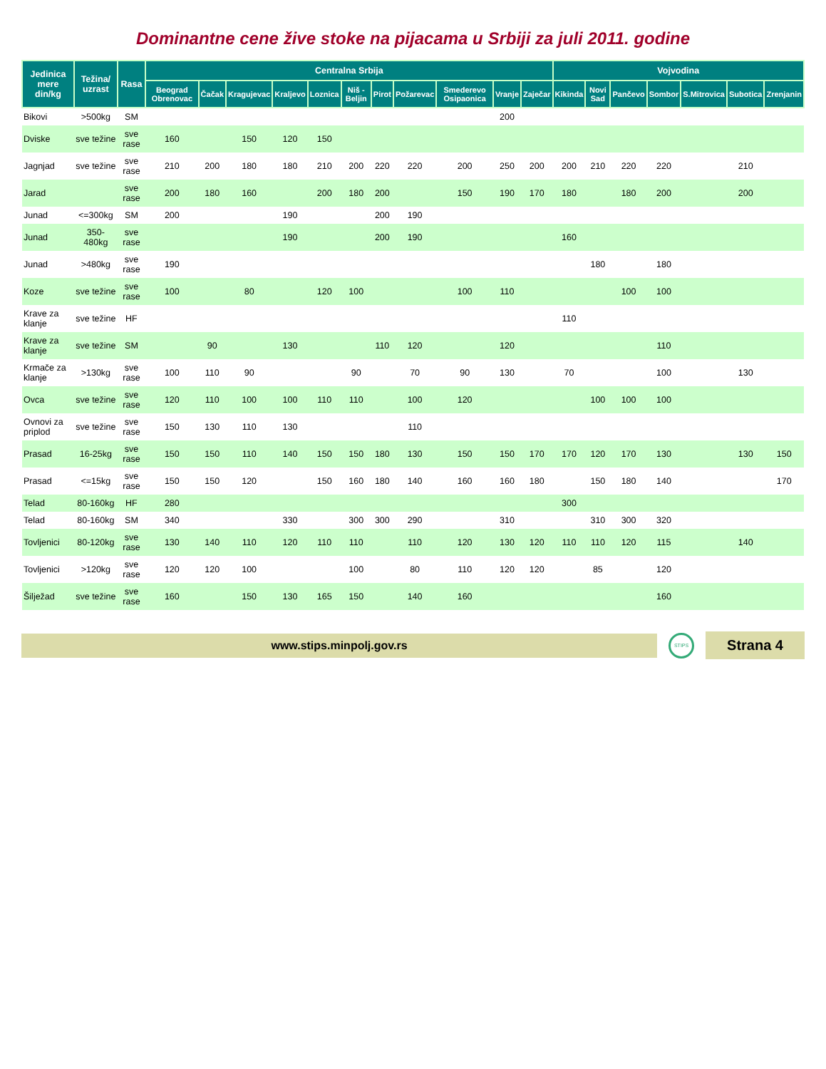Dominantne cene žive stoke na pijacama u Srbiji za juli 2011. godine
| Jedinica mere din/kg | Težina/ uzrast | Rasa | Centralna Srbija | | | | | | | | | | | Vojvodina | | | | | | |
| --- | --- | --- | --- | --- | --- | --- | --- | --- | --- | --- | --- | --- | --- | --- | --- | --- | --- | --- | --- | --- |
| | | | Beograd Obrenovac | Čačak | Kragujevac | Kraljevo | Loznica | Niš - Beljin | Pirot | Požarevac | Smederevo Osipaonica | Vranje | Zaječar | Kikinda | Novi Sad | Pančevo | Sombor | S.Mitrovica | Subotica | Zrenjanin |
| Bikovi | >500kg | SM | | | | | | | | | | 200 | | | | | | | | |
| Dviske | sve težine | sve rase | 160 | | 150 | 120 | 150 | | | | | | | | | | | | | |
| Jagnjad | sve težine | sve rase | 210 | 200 | 180 | 180 | 210 | 200 | 220 | 220 | 200 | 250 | 200 | 200 | 210 | 220 | 220 | | 210 | |
| Jarad | | sve rase | 200 | 180 | 160 | | 200 | 180 | 200 | | 150 | 190 | 170 | 180 | | 180 | 200 | | 200 | |
| Junad | <=300kg | SM | 200 | | | 190 | | | 200 | 190 | | | | | | | | | | |
| Junad | 350-480kg | sve rase | | | | 190 | | | 200 | 190 | | | | 160 | | | | | | |
| Junad | >480kg | sve rase | 190 | | | | | | | | | | | | 180 | | 180 | | | |
| Koze | sve težine | sve rase | 100 | | 80 | | 120 | 100 | | | 100 | 110 | | | | 100 | 100 | | | |
| Krave za klanje | sve težine | HF | | | | | | | | | | | | 110 | | | | | | |
| Krave za klanje | sve težine | SM | | 90 | | 130 | | | 110 | 120 | | 120 | | | | | 110 | | | |
| Krmače za klanje | >130kg | sve rase | 100 | 110 | 90 | | | 90 | | 70 | 90 | 130 | | 70 | | | 100 | | 130 | |
| Ovca | sve težine | sve rase | 120 | 110 | 100 | 100 | 110 | 110 | | 100 | 120 | | | | 100 | 100 | 100 | | | |
| Ovnovi za priplod | sve težine | sve rase | 150 | 130 | 110 | 130 | | | | 110 | | | | | | | | | | |
| Prasad | 16-25kg | sve rase | 150 | 150 | 110 | 140 | 150 | 150 | 180 | 130 | 150 | 150 | 170 | 170 | 120 | 170 | 130 | | 130 | 150 |
| Prasad | <=15kg | sve rase | 150 | 150 | 120 | | 150 | 160 | 180 | 140 | 160 | 160 | 180 | | 150 | 180 | 140 | | | 170 |
| Telad | 80-160kg | HF | 280 | | | | | | | | | | | 300 | | | | | | |
| Telad | 80-160kg | SM | 340 | | | 330 | | 300 | 300 | 290 | | 310 | | | 310 | 300 | 320 | | | |
| Tovljenici | 80-120kg | sve rase | 130 | 140 | 110 | 120 | 110 | 110 | | 110 | 120 | 130 | 120 | 110 | 110 | 120 | 115 | | 140 | |
| Tovljenici | >120kg | sve rase | 120 | 120 | 100 | | | 100 | | 80 | 110 | 120 | 120 | | 85 | | 120 | | | |
| Šilježad | sve težine | sve rase | 160 | | 150 | 130 | 165 | 150 | | 140 | 160 | | | | | | 160 | | | |
www.stips.minpolj.gov.rs
STIPS
Strana 4